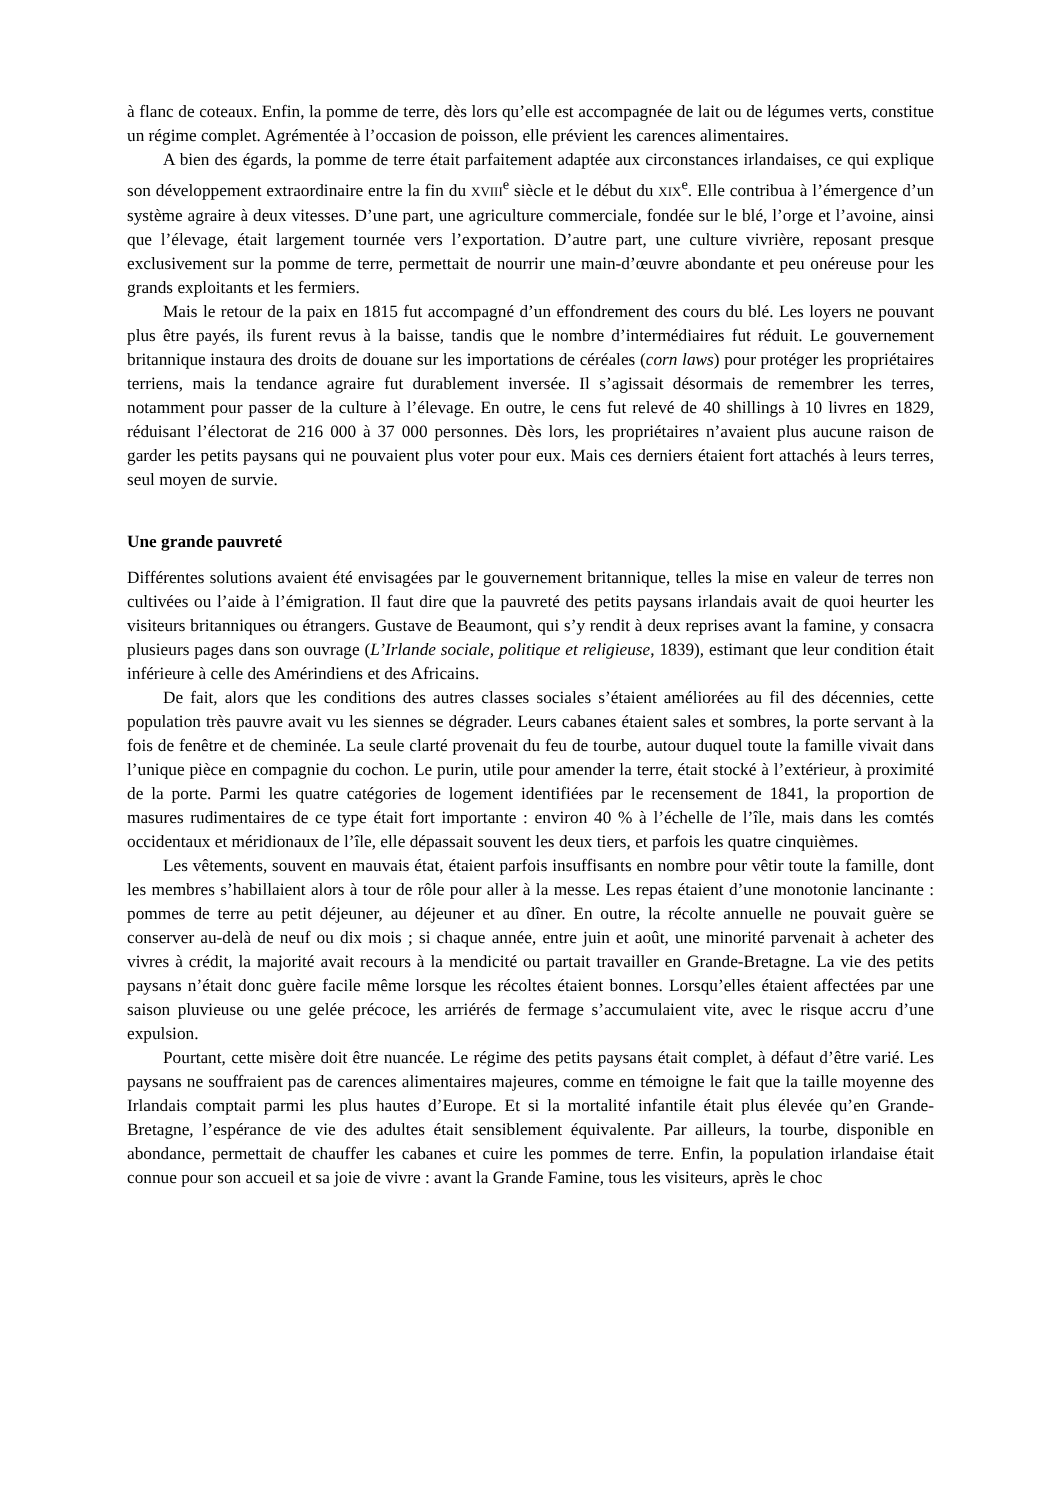à flanc de coteaux. Enfin, la pomme de terre, dès lors qu’elle est accompagnée de lait ou de légumes verts, constitue un régime complet. Agrémentée à l’occasion de poisson, elle prévient les carences alimentaires.
A bien des égards, la pomme de terre était parfaitement adaptée aux circonstances irlandaises, ce qui explique son développement extraordinaire entre la fin du XVIII<sup>e</sup> siècle et le début du XIX<sup>e</sup>. Elle contribua à l’émergence d’un système agraire à deux vitesses. D’une part, une agriculture commerciale, fondée sur le blé, l’orge et l’avoine, ainsi que l’élevage, était largement tournée vers l’exportation. D’autre part, une culture vivrière, reposant presque exclusivement sur la pomme de terre, permettait de nourrir une main-d’œuvre abondante et peu onéreuse pour les grands exploitants et les fermiers.
Mais le retour de la paix en 1815 fut accompagné d’un effondrement des cours du blé. Les loyers ne pouvant plus être payés, ils furent revus à la baisse, tandis que le nombre d’intermédiaires fut réduit. Le gouvernement britannique instaura des droits de douane sur les importations de céréales (corn laws) pour protéger les propriétaires terriens, mais la tendance agraire fut durablement inversée. Il s’agissait désormais de remembrer les terres, notamment pour passer de la culture à l’élevage. En outre, le cens fut relevé de 40 shillings à 10 livres en 1829, réduisant l’électorat de 216 000 à 37 000 personnes. Dès lors, les propriétaires n’avaient plus aucune raison de garder les petits paysans qui ne pouvaient plus voter pour eux. Mais ces derniers étaient fort attachés à leurs terres, seul moyen de survie.
Une grande pauvreté
Différentes solutions avaient été envisagées par le gouvernement britannique, telles la mise en valeur de terres non cultivées ou l’aide à l’émigration. Il faut dire que la pauvreté des petits paysans irlandais avait de quoi heurter les visiteurs britanniques ou étrangers. Gustave de Beaumont, qui s’y rendit à deux reprises avant la famine, y consacra plusieurs pages dans son ouvrage (L’Irlande sociale, politique et religieuse, 1839), estimant que leur condition était inférieure à celle des Amérindiens et des Africains.
De fait, alors que les conditions des autres classes sociales s’étaient améliorées au fil des décennies, cette population très pauvre avait vu les siennes se dégrader. Leurs cabanes étaient sales et sombres, la porte servant à la fois de fenêtre et de cheminée. La seule clarté provenait du feu de tourbe, autour duquel toute la famille vivait dans l’unique pièce en compagnie du cochon. Le purin, utile pour amender la terre, était stocké à l’extérieur, à proximité de la porte. Parmi les quatre catégories de logement identifiées par le recensement de 1841, la proportion de masures rudimentaires de ce type était fort importante : environ 40 % à l’échelle de l’île, mais dans les comtés occidentaux et méridionaux de l’île, elle dépassait souvent les deux tiers, et parfois les quatre cinquièmes.
Les vêtements, souvent en mauvais état, étaient parfois insuffisants en nombre pour vêtir toute la famille, dont les membres s’habillaient alors à tour de rôle pour aller à la messe. Les repas étaient d’une monotonie lancinante : pommes de terre au petit déjeuner, au déjeuner et au dîner. En outre, la récolte annuelle ne pouvait guère se conserver au-delà de neuf ou dix mois ; si chaque année, entre juin et août, une minorité parvenait à acheter des vivres à crédit, la majorité avait recours à la mendicité ou partait travailler en Grande-Bretagne. La vie des petits paysans n’était donc guère facile même lorsque les récoltes étaient bonnes. Lorsqu’elles étaient affectées par une saison pluvieuse ou une gelée précoce, les arriérés de fermage s’accumulaient vite, avec le risque accru d’une expulsion.
Pourtant, cette misère doit être nuancée. Le régime des petits paysans était complet, à défaut d’être varié. Les paysans ne souffraient pas de carences alimentaires majeures, comme en témoigne le fait que la taille moyenne des Irlandais comptait parmi les plus hautes d’Europe. Et si la mortalité infantile était plus élevée qu’en Grande-Bretagne, l’espérance de vie des adultes était sensiblement équivalente. Par ailleurs, la tourbe, disponible en abondance, permettait de chauffer les cabanes et cuire les pommes de terre. Enfin, la population irlandaise était connue pour son accueil et sa joie de vivre : avant la Grande Famine, tous les visiteurs, après le choc